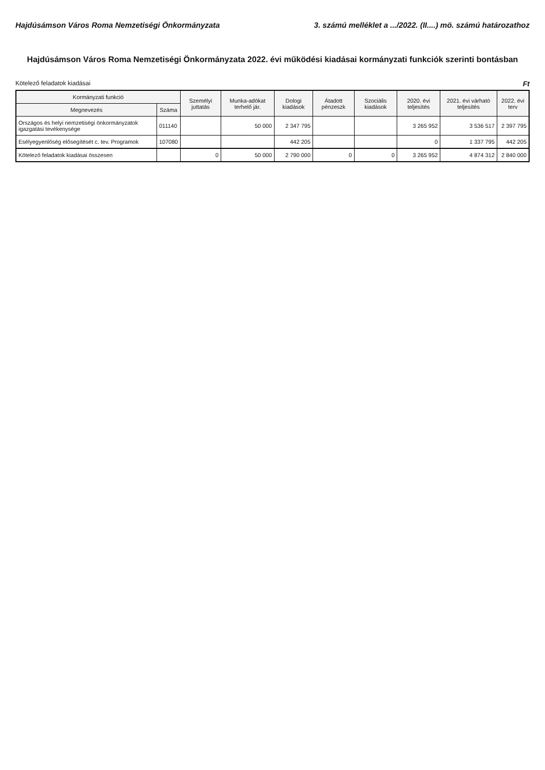Hajdúsámson Város Roma Nemzetiségi Önkormányzata 3. számú melléklet a .../2022. (II....) mö. számú határozathoz
Hajdúsámson Város Roma Nemzetiségi Önkormányzata 2022. évi működési kiadásai kormányzati funkciók szerinti bontásban
Kötelező feladatok kiadásai Ft
| Kormányzati funkció | | Személyi juttatás | Munka-adókat terhelő jár. | Dologi kiadások | Átadott pénzeszk | Szociális kiadások | 2020. évi teljesítés | 2021. évi várható teljesítés | 2022. évi terv |
| --- | --- | --- | --- | --- | --- | --- | --- | --- | --- |
| Megnevezés | Száma | | | | | | | | |
| Országos és helyi nemzetiségi önkormányzatok igazgatási tevékenysége | 011140 | | 50 000 | 2 347 795 | | | 3 265 952 | 3 536 517 | 2 397 795 |
| Esélyegyenlőség elősegítését c. tev. Programok | 107080 | | | 442 205 | | | 0 | 1 337 795 | 442 205 |
| Kötelező feladatok kiadásai összesen | | 0 | 50 000 | 2 790 000 | 0 | 0 | 3 265 952 | 4 874 312 | 2 840 000 |